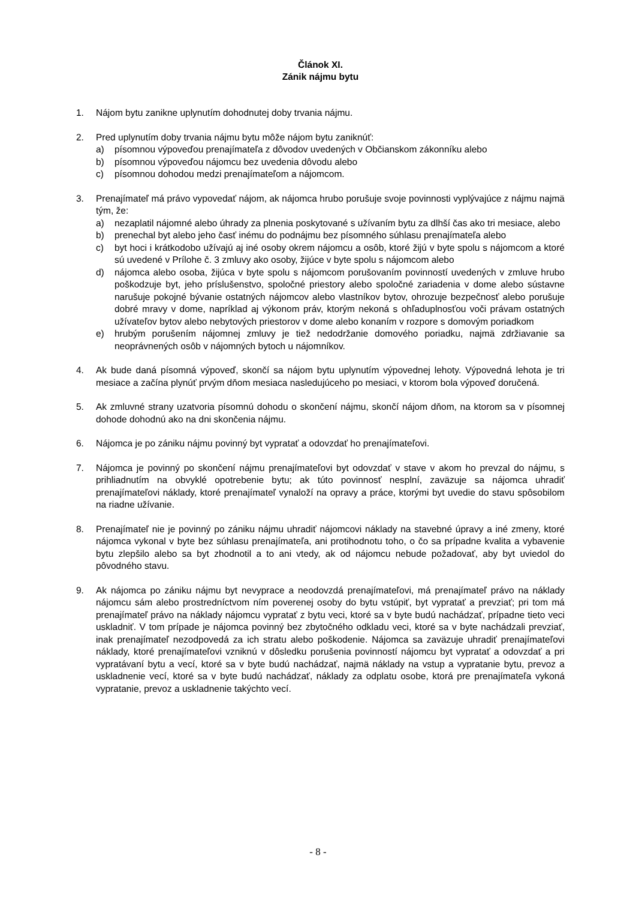Článok XI.
Zánik nájmu bytu
1. Nájom bytu zanikne uplynutím dohodnutej doby trvania nájmu.
2. Pred uplynutím doby trvania nájmu bytu môže nájom bytu zaniknúť:
a) písomnou výpoveďou prenajímateľa z dôvodov uvedených v Občianskom zákonníku alebo
b) písomnou výpoveďou nájomcu bez uvedenia dôvodu alebo
c) písomnou dohodou medzi prenajímateľom a nájomcom.
3. Prenajímateľ má právo vypovedať nájom, ak nájomca hrubo porušuje svoje povinnosti vyplývajúce z nájmu najmä tým, že:
a) nezaplatil nájomné alebo úhrady za plnenia poskytované s užívaním bytu za dlhší čas ako tri mesiace, alebo
b) prenechal byt alebo jeho časť inému do podnájmu bez písomného súhlasu prenajímateľa alebo
c) byt hoci i krátkodobo užívajú aj iné osoby okrem nájomcu a osôb, ktoré žijú v byte spolu s nájomcom a ktoré sú uvedené v Prílohe č. 3 zmluvy ako osoby, žijúce v byte spolu s nájomcom alebo
d) nájomca alebo osoba, žijúca v byte spolu s nájomcom porušovaním povinností uvedených v zmluve hrubo poškodzuje byt, jeho príslušenstvo, spoločné priestory alebo spoločné zariadenia v dome alebo sústavne narušuje pokojné bývanie ostatných nájomcov alebo vlastníkov bytov, ohrozuje bezpečnosť alebo porušuje dobré mravy v dome, napríklad aj výkonom práv, ktorým nekoná s ohľaduplnosťou voči právam ostatných užívateľov bytov alebo nebytových priestorov v dome alebo konaním v rozpore s domovým poriadkom
e) hrubým porušením nájomnej zmluvy je tiež nedodržanie domového poriadku, najmä zdržiavanie sa neoprávnených osôb v nájomných bytoch u nájomníkov.
4. Ak bude daná písomná výpoveď, skončí sa nájom bytu uplynutím výpovednej lehoty. Výpovedná lehota je tri mesiace a začína plynúť prvým dňom mesiaca nasledujúceho po mesiaci, v ktorom bola výpoveď doručená.
5. Ak zmluvné strany uzatvoria písomnú dohodu o skončení nájmu, skončí nájom dňom, na ktorom sa v písomnej dohode dohodnú ako na dni skončenia nájmu.
6. Nájomca je po zániku nájmu povinný byt vypratať a odovzdať ho prenajímateľovi.
7. Nájomca je povinný po skončení nájmu prenajímateľovi byt odovzdať v stave v akom ho prevzal do nájmu, s prihliadnutím na obvyklé opotrebenie bytu; ak túto povinnosť nesplní, zaväzuje sa nájomca uhradiť prenajímateľovi náklady, ktoré prenajímateľ vynaloží na opravy a práce, ktorými byt uvedie do stavu spôsobilom na riadne užívanie.
8. Prenajímateľ nie je povinný po zániku nájmu uhradiť nájomcovi náklady na stavebné úpravy a iné zmeny, ktoré nájomca vykonal v byte bez súhlasu prenajímateľa, ani protihodnotu toho, o čo sa prípadne kvalita a vybavenie bytu zlepšilo alebo sa byt zhodnotil a to ani vtedy, ak od nájomcu nebude požadovať, aby byt uviedol do pôvodného stavu.
9. Ak nájomca po zániku nájmu byt nevyprace a neodovzdá prenajímateľovi, má prenajímateľ právo na náklady nájomcu sám alebo prostredníctvom ním poverenej osoby do bytu vstúpiť, byt vypratať a prevziať; pri tom má prenajímateľ právo na náklady nájomcu vypratať z bytu veci, ktoré sa v byte budú nachádzať, prípadne tieto veci uskladniť. V tom prípade je nájomca povinný bez zbytočného odkladu veci, ktoré sa v byte nachádzali prevziať, inak prenajímateľ nezodpovedá za ich stratu alebo poškodenie. Nájomca sa zaväzuje uhradiť prenajímateľovi náklady, ktoré prenajímateľovi vzniknú v dôsledku porušenia povinností nájomcu byt vypratať a odovzdať a pri vypratávaní bytu a vecí, ktoré sa v byte budú nachádzať, najmä náklady na vstup a vypratanie bytu, prevoz a uskladnenie vecí, ktoré sa v byte budú nachádzať, náklady za odplatu osobe, ktorá pre prenajímateľa vykoná vypratanie, prevoz a uskladnenie takýchto vecí.
- 8 -